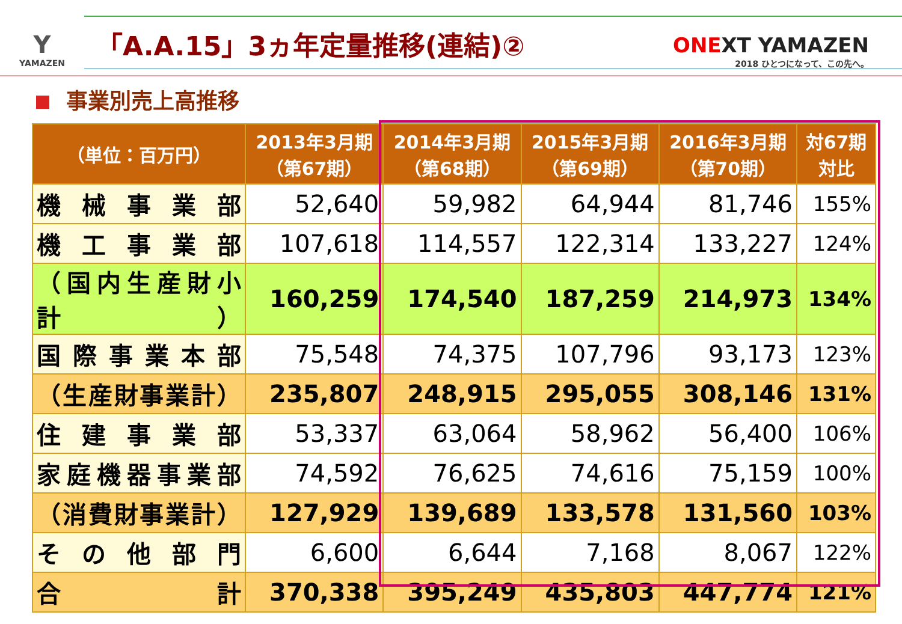Y
YAMAZEN
「A.A.15」3ヵ年定量推移(連結)②
ONEXT YAMAZEN
2018 ひとつになって、この先へ。
事業別売上高推移
| （単位：百万円） | 2013年3月期 （第67期） | 2014年3月期 （第68期） | 2015年3月期 （第69期） | 2016年3月期 （第70期） | 対67期 対比 |
| --- | --- | --- | --- | --- | --- |
| 機械事業部 | 52,640 | 59,982 | 64,944 | 81,746 | 155% |
| 機工事業部 | 107,618 | 114,557 | 122,314 | 133,227 | 124% |
| （国内生産財小計） | 160,259 | 174,540 | 187,259 | 214,973 | 134% |
| 国際事業本部 | 75,548 | 74,375 | 107,796 | 93,173 | 123% |
| （生産財事業計） | 235,807 | 248,915 | 295,055 | 308,146 | 131% |
| 住建事業部 | 53,337 | 63,064 | 58,962 | 56,400 | 106% |
| 家庭機器事業部 | 74,592 | 76,625 | 74,616 | 75,159 | 100% |
| （消費財事業計） | 127,929 | 139,689 | 133,578 | 131,560 | 103% |
| その他部門 | 6,600 | 6,644 | 7,168 | 8,067 | 122% |
| 合 計 | 370,338 | 395,249 | 435,803 | 447,774 | 121% |